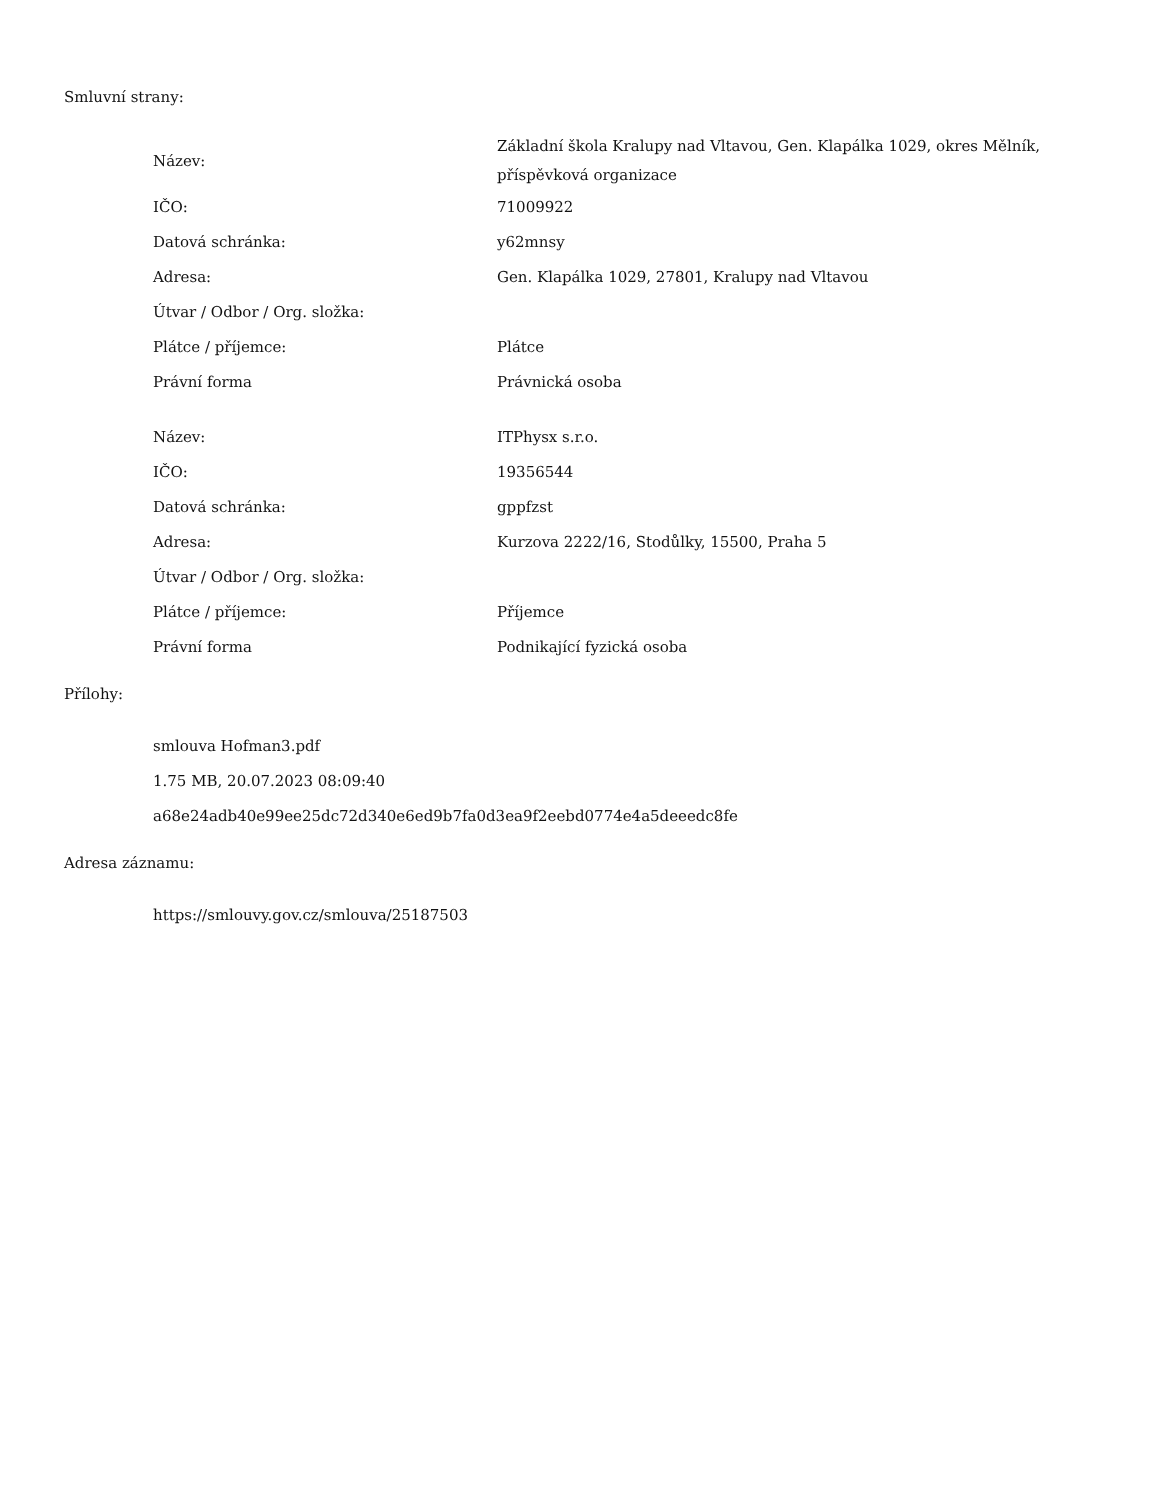Smluvní strany:
| Název: | Základní škola Kralupy nad Vltavou, Gen. Klapálka 1029, okres Mělník, příspěvková organizace |
| IČO: | 71009922 |
| Datová schránka: | y62mnsy |
| Adresa: | Gen. Klapálka 1029, 27801, Kralupy nad Vltavou |
| Útvar / Odbor / Org. složka: | |
| Plátce / příjemce: | Plátce |
| Právní forma | Právnická osoba |
| Název: | ITPhysx s.r.o. |
| IČO: | 19356544 |
| Datová schránka: | gppfzst |
| Adresa: | Kurzova 2222/16, Stodůlky, 15500, Praha 5 |
| Útvar / Odbor / Org. složka: | |
| Plátce / příjemce: | Příjemce |
| Právní forma | Podnikající fyzická osoba |
Přílohy:
smlouva Hofman3.pdf
1.75 MB, 20.07.2023 08:09:40
a68e24adb40e99ee25dc72d340e6ed9b7fa0d3ea9f2eebd0774e4a5deeedc8fe
Adresa záznamu:
https://smlouvy.gov.cz/smlouva/25187503